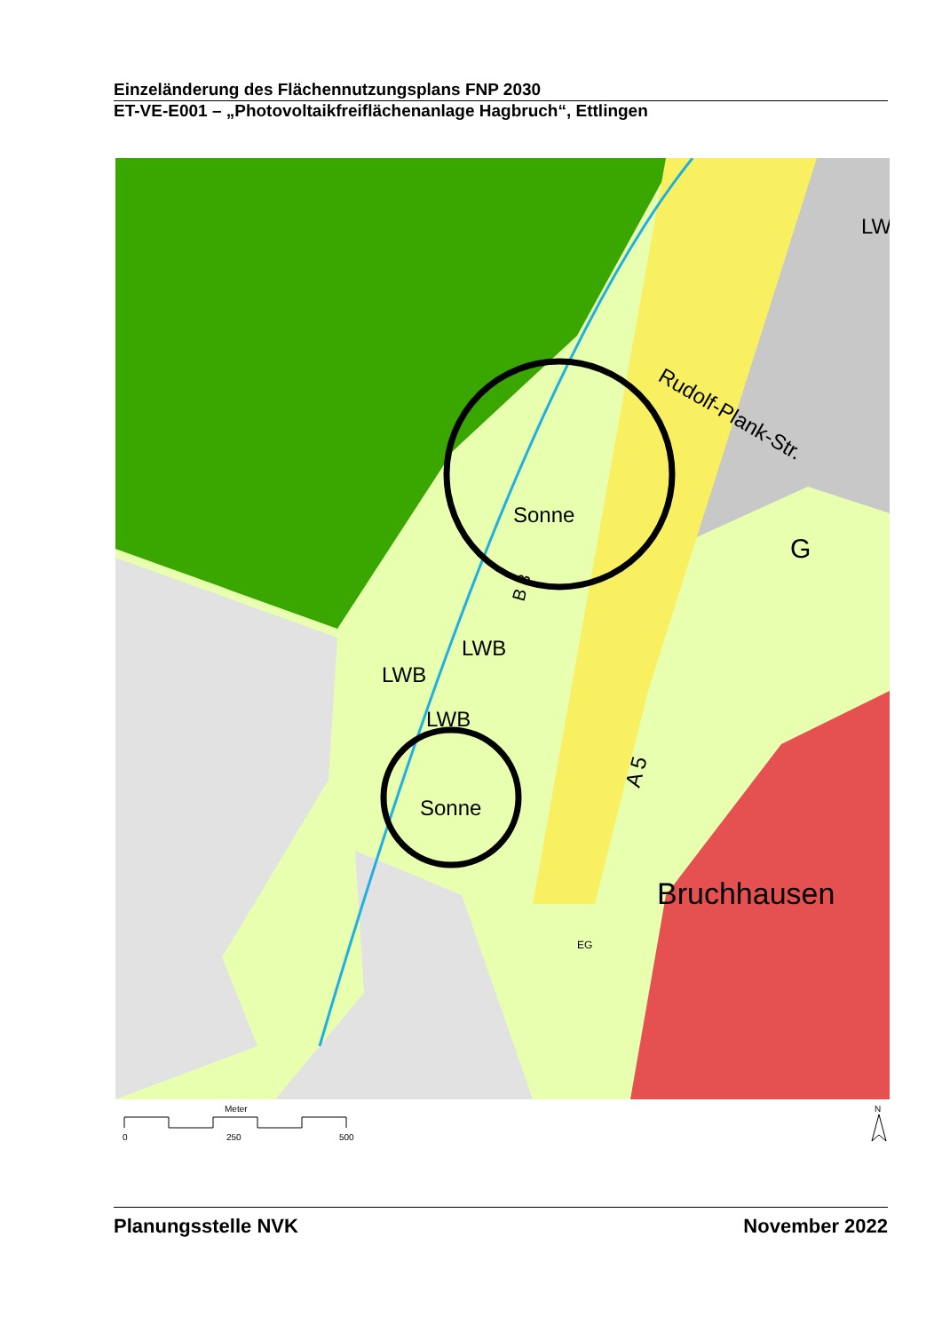Einzeländerung des Flächennutzungsplans FNP 2030
ET-VE-E001 – „Photovoltaikfreiflächenanlage Hagbruch“, Ettlingen
Sonne
Sonne
LWB
LWB
LWB
G
Rudolf-Plank-Str.
Bruchhausen
A 5
B 3
EG
LW
Meter
0
250
500
N
Planungsstelle NVK November 2022